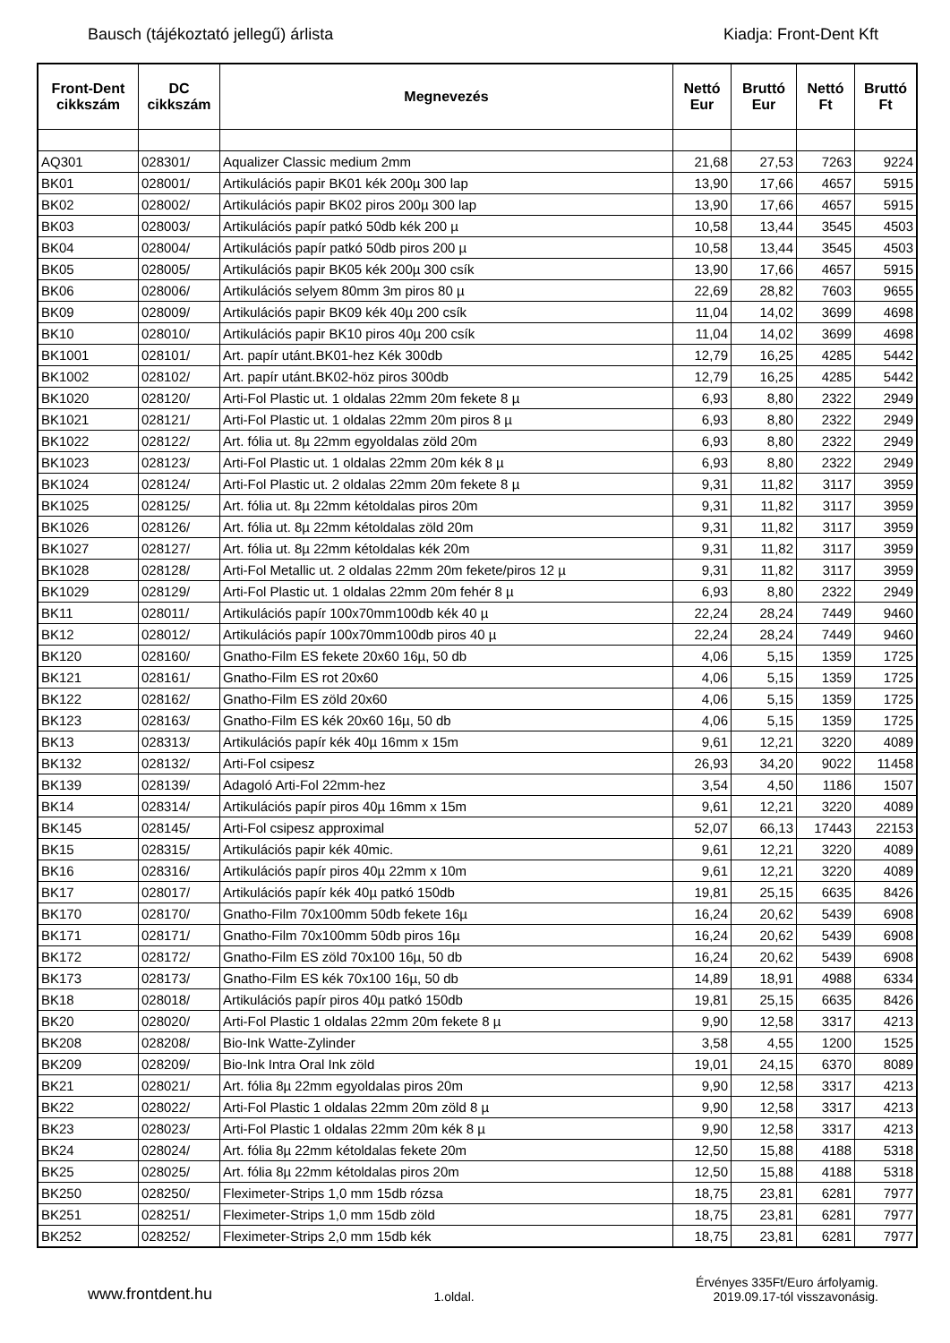Bausch (tájékoztató jellegű) árlista Kiadja: Front-Dent Kft
| Front-Dent cikkszám | DC cikkszám | Megnevezés | Nettó Eur | Bruttó Eur | Nettó Ft | Bruttó Ft |
| --- | --- | --- | --- | --- | --- | --- |
| AQ301 | 028301/ | Aqualizer Classic medium 2mm | 21,68 | 27,53 | 7263 | 9224 |
| BK01 | 028001/ | Artikulációs papir BK01 kék 200µ 300 lap | 13,90 | 17,66 | 4657 | 5915 |
| BK02 | 028002/ | Artikulációs papir BK02 piros 200µ 300 lap | 13,90 | 17,66 | 4657 | 5915 |
| BK03 | 028003/ | Artikulációs papír patkó 50db kék 200 µ | 10,58 | 13,44 | 3545 | 4503 |
| BK04 | 028004/ | Artikulációs papír patkó 50db piros 200 µ | 10,58 | 13,44 | 3545 | 4503 |
| BK05 | 028005/ | Artikulációs papir BK05 kék 200µ 300 csík | 13,90 | 17,66 | 4657 | 5915 |
| BK06 | 028006/ | Artikulációs selyem 80mm 3m piros 80 µ | 22,69 | 28,82 | 7603 | 9655 |
| BK09 | 028009/ | Artikulációs papir BK09 kék 40µ 200 csík | 11,04 | 14,02 | 3699 | 4698 |
| BK10 | 028010/ | Artikulációs papir BK10 piros 40µ 200 csík | 11,04 | 14,02 | 3699 | 4698 |
| BK1001 | 028101/ | Art. papír utánt.BK01-hez Kék 300db | 12,79 | 16,25 | 4285 | 5442 |
| BK1002 | 028102/ | Art. papír utánt.BK02-höz piros 300db | 12,79 | 16,25 | 4285 | 5442 |
| BK1020 | 028120/ | Arti-Fol Plastic ut. 1 oldalas 22mm 20m fekete 8 µ | 6,93 | 8,80 | 2322 | 2949 |
| BK1021 | 028121/ | Arti-Fol Plastic ut. 1 oldalas 22mm 20m piros 8 µ | 6,93 | 8,80 | 2322 | 2949 |
| BK1022 | 028122/ | Art. fólia ut. 8µ 22mm egyoldalas zöld 20m | 6,93 | 8,80 | 2322 | 2949 |
| BK1023 | 028123/ | Arti-Fol Plastic ut. 1 oldalas 22mm 20m kék 8 µ | 6,93 | 8,80 | 2322 | 2949 |
| BK1024 | 028124/ | Arti-Fol Plastic ut. 2 oldalas 22mm 20m fekete 8 µ | 9,31 | 11,82 | 3117 | 3959 |
| BK1025 | 028125/ | Art. fólia ut. 8µ 22mm kétoldalas piros 20m | 9,31 | 11,82 | 3117 | 3959 |
| BK1026 | 028126/ | Art. fólia ut. 8µ 22mm kétoldalas zöld 20m | 9,31 | 11,82 | 3117 | 3959 |
| BK1027 | 028127/ | Art. fólia ut. 8µ 22mm kétoldalas kék 20m | 9,31 | 11,82 | 3117 | 3959 |
| BK1028 | 028128/ | Arti-Fol Metallic ut. 2 oldalas 22mm 20m fekete/piros 12 µ | 9,31 | 11,82 | 3117 | 3959 |
| BK1029 | 028129/ | Arti-Fol Plastic ut. 1 oldalas 22mm 20m fehér 8 µ | 6,93 | 8,80 | 2322 | 2949 |
| BK11 | 028011/ | Artikulációs papír 100x70mm100db kék 40 µ | 22,24 | 28,24 | 7449 | 9460 |
| BK12 | 028012/ | Artikulációs papír 100x70mm100db piros 40 µ | 22,24 | 28,24 | 7449 | 9460 |
| BK120 | 028160/ | Gnatho-Film ES fekete 20x60 16µ, 50 db | 4,06 | 5,15 | 1359 | 1725 |
| BK121 | 028161/ | Gnatho-Film ES rot 20x60 | 4,06 | 5,15 | 1359 | 1725 |
| BK122 | 028162/ | Gnatho-Film ES zöld 20x60 | 4,06 | 5,15 | 1359 | 1725 |
| BK123 | 028163/ | Gnatho-Film ES kék 20x60 16µ, 50 db | 4,06 | 5,15 | 1359 | 1725 |
| BK13 | 028313/ | Artikulációs papír kék 40µ 16mm x 15m | 9,61 | 12,21 | 3220 | 4089 |
| BK132 | 028132/ | Arti-Fol csipesz | 26,93 | 34,20 | 9022 | 11458 |
| BK139 | 028139/ | Adagoló Arti-Fol 22mm-hez | 3,54 | 4,50 | 1186 | 1507 |
| BK14 | 028314/ | Artikulációs papír piros 40µ 16mm x 15m | 9,61 | 12,21 | 3220 | 4089 |
| BK145 | 028145/ | Arti-Fol csipesz approximal | 52,07 | 66,13 | 17443 | 22153 |
| BK15 | 028315/ | Artikulációs papir kék 40mic. | 9,61 | 12,21 | 3220 | 4089 |
| BK16 | 028316/ | Artikulációs papír piros 40µ 22mm x 10m | 9,61 | 12,21 | 3220 | 4089 |
| BK17 | 028017/ | Artikulációs papír kék 40µ patkó 150db | 19,81 | 25,15 | 6635 | 8426 |
| BK170 | 028170/ | Gnatho-Film 70x100mm 50db fekete 16µ | 16,24 | 20,62 | 5439 | 6908 |
| BK171 | 028171/ | Gnatho-Film 70x100mm 50db piros 16µ | 16,24 | 20,62 | 5439 | 6908 |
| BK172 | 028172/ | Gnatho-Film ES zöld 70x100 16µ, 50 db | 16,24 | 20,62 | 5439 | 6908 |
| BK173 | 028173/ | Gnatho-Film ES kék 70x100 16µ, 50 db | 14,89 | 18,91 | 4988 | 6334 |
| BK18 | 028018/ | Artikulációs papír piros 40µ patkó 150db | 19,81 | 25,15 | 6635 | 8426 |
| BK20 | 028020/ | Arti-Fol Plastic 1 oldalas 22mm 20m fekete 8 µ | 9,90 | 12,58 | 3317 | 4213 |
| BK208 | 028208/ | Bio-Ink Watte-Zylinder | 3,58 | 4,55 | 1200 | 1525 |
| BK209 | 028209/ | Bio-Ink Intra Oral Ink zöld | 19,01 | 24,15 | 6370 | 8089 |
| BK21 | 028021/ | Art. fólia 8µ 22mm egyoldalas piros 20m | 9,90 | 12,58 | 3317 | 4213 |
| BK22 | 028022/ | Arti-Fol Plastic 1 oldalas 22mm 20m zöld 8 µ | 9,90 | 12,58 | 3317 | 4213 |
| BK23 | 028023/ | Arti-Fol Plastic 1 oldalas 22mm 20m kék 8 µ | 9,90 | 12,58 | 3317 | 4213 |
| BK24 | 028024/ | Art. fólia 8µ 22mm kétoldalas fekete 20m | 12,50 | 15,88 | 4188 | 5318 |
| BK25 | 028025/ | Art. fólia 8µ 22mm kétoldalas piros 20m | 12,50 | 15,88 | 4188 | 5318 |
| BK250 | 028250/ | Fleximeter-Strips 1,0 mm 15db rózsa | 18,75 | 23,81 | 6281 | 7977 |
| BK251 | 028251/ | Fleximeter-Strips 1,0 mm 15db zöld | 18,75 | 23,81 | 6281 | 7977 |
| BK252 | 028252/ | Fleximeter-Strips 2,0 mm 15db kék | 18,75 | 23,81 | 6281 | 7977 |
www.frontdent.hu 1.oldal. Érvényes 335Ft/Euro árfolyamig.
2019.09.17-tól visszavonásig.